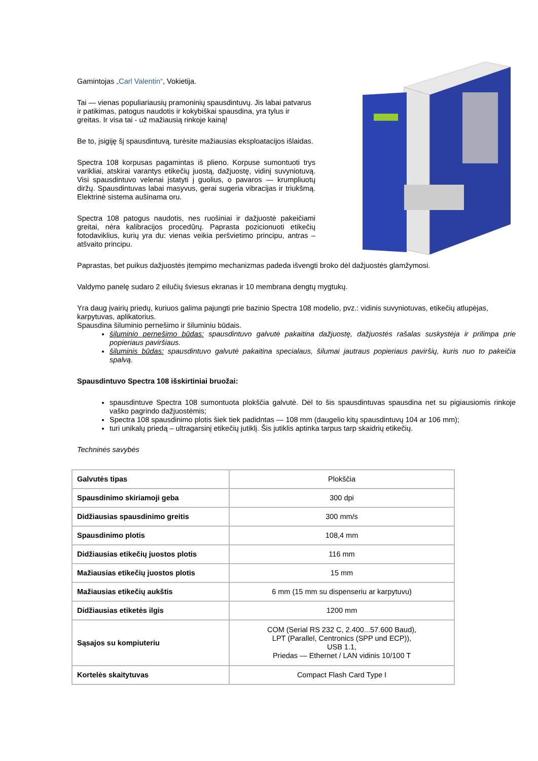Gamintojas „Carl Valentin“, Vokietija.
Tai — vienas populiariausių pramoninių spausdintuvų. Jis labai patvarus ir patikimas, patogus naudotis ir kokybiškai spausdina, yra tylus ir greitas. Ir visa tai - už mažiausią rinkoje kainą!
Be to, įsigiję šį spausdintuvą, turėsite mažiausias eksploatacijos išlaidas.
Spectra 108 korpusas pagamintas iš plieno. Korpuse sumontuoti trys varikliai, atskirai varantys etikečių juostą, dažjuostę, vidinį suvyniotuvą. Visi spausdintuvo velenai įstatyti į guolius, o pavaros — krumpliuotų diržų. Spausdintuvas labai masyvus, gerai sugeria vibracijas ir triukšmą. Elektrinė sistema aušinama oru.
Spectra 108 patogus naudotis, nes ruošiniai ir dažjuostė pakeičiami greitai, nėra kalibracijos procedūrų. Paprasta pozicionuoti etikečių fotodaviklius, kurių yra du: vienas veikia peršvietimo principu, antras – atšvaito principu.
Paprastas, bet puikus dažjuostės įtempimo mechanizmas padeda išvengti broko dėl dažjuostės glamžymosi.
Valdymo panelę sudaro 2 eilučių šviesus ekranas ir 10 membrana dengtų mygtukų.
Yra daug įvairių priedų, kuriuos galima pajungti prie bazinio Spectra 108 modelio, pvz.: vidinis suvyniotuvas, etikečių atlupėjas, karpytuvas, aplikatorius.
Spausdina šiluminio pernešimo ir šiluminiu būdais.
šiluminio pernešimo būdas: spausdintuvo galvutė pakaitina dažjuostę, dažjuostės rašalas suskystėja ir prilimpa prie popieriaus paviršiaus.
šiluminis būdas: spausdintuvo galvutė pakaitina specialaus, šilumai jautraus popieriaus paviršių, kuris nuo to pakeičia spalvą.
Spausdintuvo Spectra 108 išskirtiniai bruožai:
spausdintuve Spectra 108 sumontuota plokščia galvutė. Dėl to šis spausdintuvas spausdina net su pigiausiomis rinkoje vaško pagrindo dažjuostėmis;
Spectra 108 spausdinimo plotis šiek tiek padidntas — 108 mm (daugelio kitų spausdintuvų 104 ar 106 mm);
turi unikalų priedą – ultragarsinį etikečių jutiklį. Šis jutiklis aptinka tarpus tarp skaidrių etikečių.
Techninės savybės
| Galvutės tipas | Plokščia |
| Spausdinimo skiriamoji geba | 300 dpi |
| Didžiausias spausdinimo greitis | 300 mm/s |
| Spausdinimo plotis | 108,4 mm |
| Didžiausias etikečių juostos plotis | 116 mm |
| Mažiausias etikečių juostos plotis | 15 mm |
| Mažiausias etikečių aukštis | 6 mm (15 mm su dispenseriu ar karpytuvu) |
| Didžiausias etiketės ilgis | 1200 mm |
| Sąsajos su kompiuteriu | COM (Serial RS 232 C, 2.400...57.600 Baud), LPT (Parallel, Centronics (SPP und ECP)), USB 1.1, Priedas — Ethernet / LAN vidinis 10/100 T |
| Kortelės skaitytuvas | Compact Flash Card Type I |